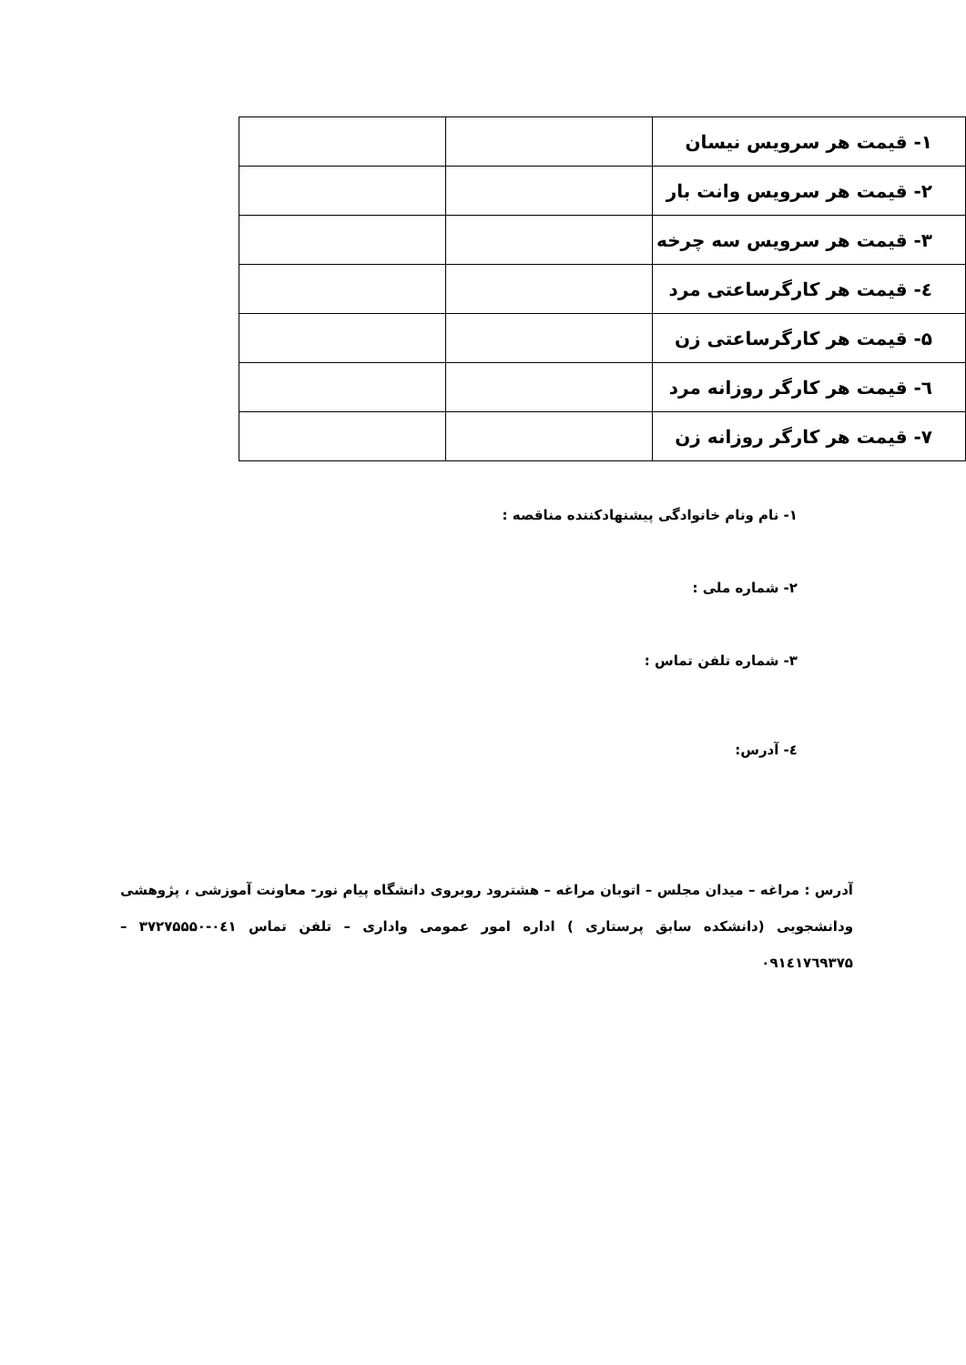| ۱- قیمت هر سرویس نیسان | | |
| ۲- قیمت هر سرویس وانت بار | | |
| ۳- قیمت هر سرویس سه چرخه | | |
| ٤- قیمت هر کارگرساعتی مرد | | |
| ۵- قیمت هر کارگرساعتی زن | | |
| ٦- قیمت هر کارگر روزانه مرد | | |
| ۷- قیمت هر کارگر روزانه زن | | |
۱- نام ونام خانوادگی پیشنهادکننده مناقصه :
۲- شماره ملی :
۳- شماره تلفن تماس :
٤- آدرس:
آدرس : مراغه – میدان مجلس – اتوبان مراغه – هشترود روبروی دانشگاه پیام نور- معاونت آموزشی ، پژوهشی ودانشجویی (دانشکده سابق پرستاری ) اداره امور عمومی واداری – تلفن تماس ۰٤۱-۳۷۲۷۵۵۵۰ – ۰۹۱٤۱۷٦۹۳۷۵